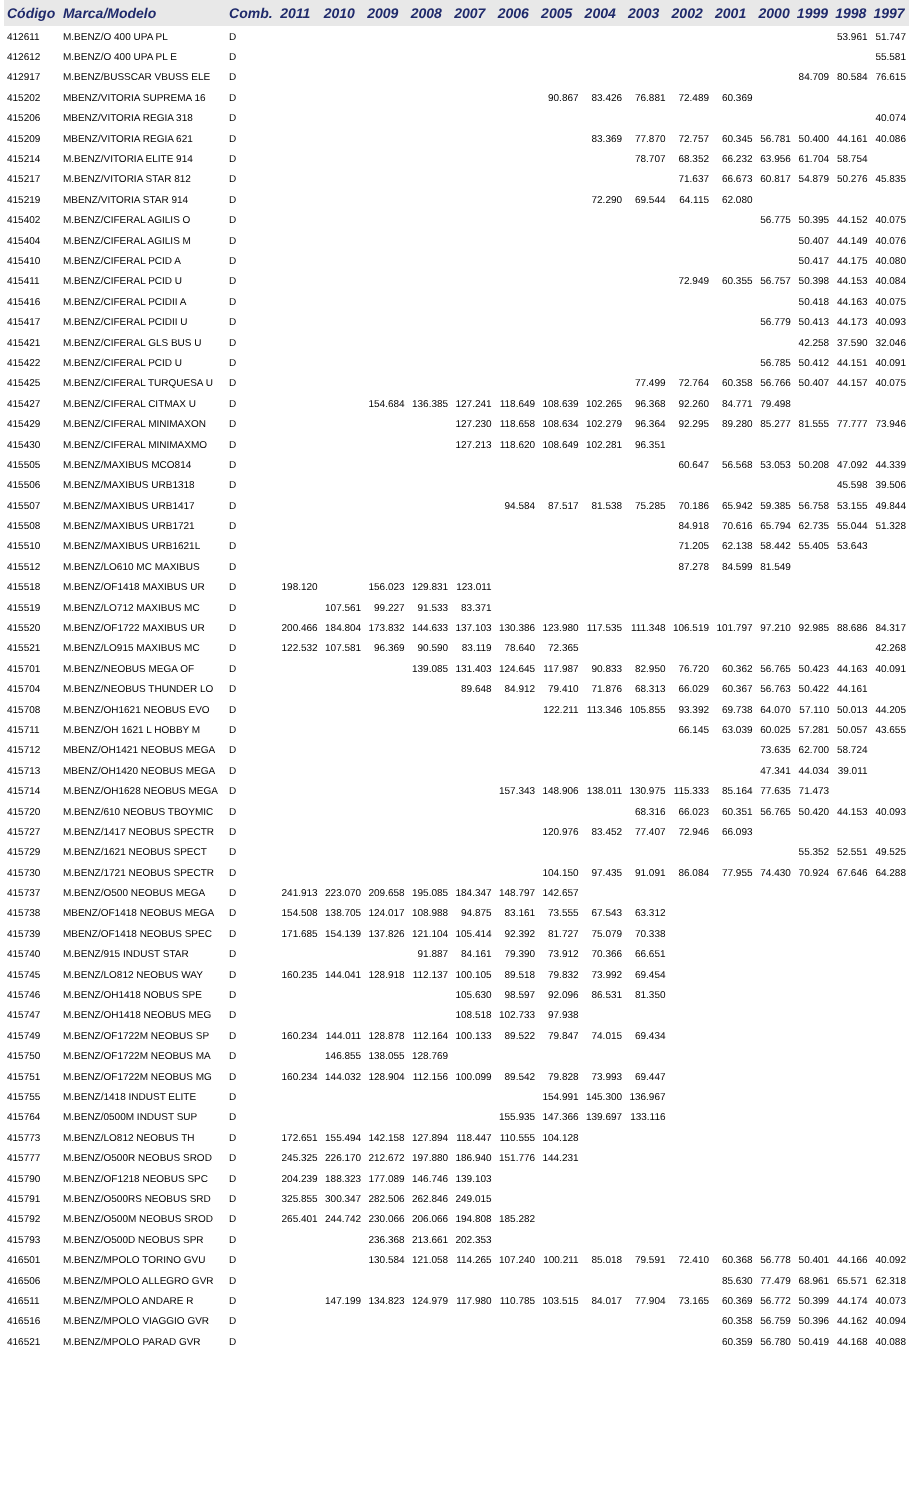| Código | Marca/Modelo | Comb. | 2011 | 2010 | 2009 | 2008 | 2007 | 2006 | 2005 | 2004 | 2003 | 2002 | 2001 | 2000 | 1999 | 1998 | 1997 |
| --- | --- | --- | --- | --- | --- | --- | --- | --- | --- | --- | --- | --- | --- | --- | --- | --- | --- |
| 412611 | M.BENZ/O 400 UPA PL | D | | | | | | | | | | | | | | 53.961 | 51.747 |
| 412612 | M.BENZ/O 400 UPA PL E | D | | | | | | | | | | | | | | | 55.581 |
| 412917 | M.BENZ/BUSSCAR VBUSS ELE | D | | | | | | | | | | | | | 84.709 | 80.584 | 76.615 |
| 415202 | MBENZ/VITORIA SUPREMA 16 | D | | | | | | | 90.867 | 83.426 | 76.881 | 72.489 | 60.369 | | | | |
| 415206 | MBENZ/VITORIA REGIA 318 | D | | | | | | | | | | | | | | | 40.074 |
| 415209 | MBENZ/VITORIA REGIA 621 | D | | | | | | | | 83.369 | 77.870 | 72.757 | 60.345 | 56.781 | 50.400 | 44.161 | 40.086 |
| 415214 | M.BENZ/VITORIA ELITE 914 | D | | | | | | | | | 78.707 | 68.352 | 66.232 | 63.956 | 61.704 | 58.754 | |
| 415217 | M.BENZ/VITORIA STAR 812 | D | | | | | | | | | | 71.637 | 66.673 | 60.817 | 54.879 | 50.276 | 45.835 |
| 415219 | MBENZ/VITORIA STAR 914 | D | | | | | | | | 72.290 | 69.544 | 64.115 | 62.080 | | | | |
| 415402 | M.BENZ/CIFERAL AGILIS O | D | | | | | | | | | | | | 56.775 | 50.395 | 44.152 | 40.075 |
| 415404 | M.BENZ/CIFERAL AGILIS M | D | | | | | | | | | | | | | 50.407 | 44.149 | 40.076 |
| 415410 | M.BENZ/CIFERAL PCID A | D | | | | | | | | | | | | | 50.417 | 44.175 | 40.080 |
| 415411 | M.BENZ/CIFERAL PCID U | D | | | | | | | | | | 72.949 | 60.355 | 56.757 | 50.398 | 44.153 | 40.084 |
| 415416 | M.BENZ/CIFERAL PCIDII A | D | | | | | | | | | | | | | 50.418 | 44.163 | 40.075 |
| 415417 | M.BENZ/CIFERAL PCIDII U | D | | | | | | | | | | | | 56.779 | 50.413 | 44.173 | 40.093 |
| 415421 | M.BENZ/CIFERAL GLS BUS U | D | | | | | | | | | | | | | 42.258 | 37.590 | 32.046 |
| 415422 | M.BENZ/CIFERAL PCID U | D | | | | | | | | | | | | 56.785 | 50.412 | 44.151 | 40.091 |
| 415425 | M.BENZ/CIFERAL TURQUESA U | D | | | | | | | | | 77.499 | 72.764 | 60.358 | 56.766 | 50.407 | 44.157 | 40.075 |
| 415427 | M.BENZ/CIFERAL CITMAX U | D | | | 154.684 | 136.385 | 127.241 | 118.649 | 108.639 | 102.265 | 96.368 | 92.260 | 84.771 | 79.498 | | | |
| 415429 | M.BENZ/CIFERAL MINIMAXON | D | | | | | 127.230 | 118.658 | 108.634 | 102.279 | 96.364 | 92.295 | 89.280 | 85.277 | 81.555 | 77.777 | 73.946 |
| 415430 | M.BENZ/CIFERAL MINIMAXMO | D | | | | | 127.213 | 118.620 | 108.649 | 102.281 | 96.351 | | | | | | |
| 415505 | M.BENZ/MAXIBUS MCO814 | D | | | | | | | | | | 60.647 | 56.568 | 53.053 | 50.208 | 47.092 | 44.339 |
| 415506 | M.BENZ/MAXIBUS URB1318 | D | | | | | | | | | | | | | | 45.598 | 39.506 |
| 415507 | M.BENZ/MAXIBUS URB1417 | D | | | | | | 94.584 | 87.517 | 81.538 | 75.285 | 70.186 | 65.942 | 59.385 | 56.758 | 53.155 | 49.844 |
| 415508 | M.BENZ/MAXIBUS URB1721 | D | | | | | | | | | | 84.918 | 70.616 | 65.794 | 62.735 | 55.044 | 51.328 |
| 415510 | M.BENZ/MAXIBUS URB1621L | D | | | | | | | | | | 71.205 | 62.138 | 58.442 | 55.405 | 53.643 | |
| 415512 | M.BENZ/LO610 MC MAXIBUS | D | | | | | | | | | | 87.278 | 84.599 | 81.549 | | | |
| 415518 | M.BENZ/OF1418 MAXIBUS UR | D | 198.120 | | 156.023 | 129.831 | 123.011 | | | | | | | | | | |
| 415519 | M.BENZ/LO712 MAXIBUS MC | D | | 107.561 | 99.227 | 91.533 | 83.371 | | | | | | | | | | |
| 415520 | M.BENZ/OF1722 MAXIBUS UR | D | 200.466 | 184.804 | 173.832 | 144.633 | 137.103 | 130.386 | 123.980 | 117.535 | 111.348 | 106.519 | 101.797 | 97.210 | 92.985 | 88.686 | 84.317 |
| 415521 | M.BENZ/LO915 MAXIBUS MC | D | 122.532 | 107.581 | 96.369 | 90.590 | 83.119 | 78.640 | 72.365 | | | | | | | | 42.268 |
| 415701 | M.BENZ/NEOBUS MEGA OF | D | | | | 139.085 | 131.403 | 124.645 | 117.987 | 90.833 | 82.950 | 76.720 | 60.362 | 56.765 | 50.423 | 44.163 | 40.091 |
| 415704 | M.BENZ/NEOBUS THUNDER LO | D | | | | | 89.648 | 84.912 | 79.410 | 71.876 | 68.313 | 66.029 | 60.367 | 56.763 | 50.422 | 44.161 | |
| 415708 | M.BENZ/OH1621 NEOBUS EVO | D | | | | | | | 122.211 | 113.346 | 105.855 | 93.392 | 69.738 | 64.070 | 57.110 | 50.013 | 44.205 |
| 415711 | M.BENZ/OH 1621 L HOBBY M | D | | | | | | | | | | 66.145 | 63.039 | 60.025 | 57.281 | 50.057 | 43.655 |
| 415712 | MBENZ/OH1421 NEOBUS MEGA | D | | | | | | | | | | | | 73.635 | 62.700 | 58.724 | |
| 415713 | MBENZ/OH1420 NEOBUS MEGA | D | | | | | | | | | | | | 47.341 | 44.034 | 39.011 | |
| 415714 | M.BENZ/OH1628 NEOBUS MEGA | D | | | | | | 157.343 | 148.906 | 138.011 | 130.975 | 115.333 | 85.164 | 77.635 | 71.473 | | |
| 415720 | M.BENZ/610 NEOBUS TBOYMIC | D | | | | | | | | | 68.316 | 66.023 | 60.351 | 56.765 | 50.420 | 44.153 | 40.093 |
| 415727 | M.BENZ/1417 NEOBUS SPECTR | D | | | | | | | 120.976 | 83.452 | 77.407 | 72.946 | 66.093 | | | | |
| 415729 | M.BENZ/1621 NEOBUS SPECT | D | | | | | | | | | | | | | 55.352 | 52.551 | 49.525 |
| 415730 | M.BENZ/1721 NEOBUS SPECTR | D | | | | | | | 104.150 | 97.435 | 91.091 | 86.084 | 77.955 | 74.430 | 70.924 | 67.646 | 64.288 |
| 415737 | M.BENZ/O500 NEOBUS MEGA | D | 241.913 | 223.070 | 209.658 | 195.085 | 184.347 | 148.797 | 142.657 | | | | | | | | |
| 415738 | MBENZ/OF1418 NEOBUS MEGA | D | 154.508 | 138.705 | 124.017 | 108.988 | 94.875 | 83.161 | 73.555 | 67.543 | 63.312 | | | | | | |
| 415739 | MBENZ/OF1418 NEOBUS SPEC | D | 171.685 | 154.139 | 137.826 | 121.104 | 105.414 | 92.392 | 81.727 | 75.079 | 70.338 | | | | | | |
| 415740 | M.BENZ/915 INDUST STAR | D | | | | 91.887 | 84.161 | 79.390 | 73.912 | 70.366 | 66.651 | | | | | | |
| 415745 | M.BENZ/LO812 NEOBUS WAY | D | 160.235 | 144.041 | 128.918 | 112.137 | 100.105 | 89.518 | 79.832 | 73.992 | 69.454 | | | | | | |
| 415746 | M.BENZ/OH1418 NOBUS SPE | D | | | | | 105.630 | 98.597 | 92.096 | 86.531 | 81.350 | | | | | | |
| 415747 | M.BENZ/OH1418 NEOBUS MEG | D | | | | | 108.518 | 102.733 | 97.938 | | | | | | | | |
| 415749 | M.BENZ/OF1722M NEOBUS SP | D | 160.234 | 144.011 | 128.878 | 112.164 | 100.133 | 89.522 | 79.847 | 74.015 | 69.434 | | | | | | |
| 415750 | M.BENZ/OF1722M NEOBUS MA | D | | 146.855 | 138.055 | 128.769 | | | | | | | | | | | |
| 415751 | M.BENZ/OF1722M NEOBUS MG | D | 160.234 | 144.032 | 128.904 | 112.156 | 100.099 | 89.542 | 79.828 | 73.993 | 69.447 | | | | | | |
| 415755 | M.BENZ/1418 INDUST ELITE | D | | | | | | | 154.991 | 145.300 | 136.967 | | | | | | |
| 415764 | M.BENZ/0500M INDUST SUP | D | | | | | | 155.935 | 147.366 | 139.697 | 133.116 | | | | | | |
| 415773 | M.BENZ/LO812 NEOBUS TH | D | 172.651 | 155.494 | 142.158 | 127.894 | 118.447 | 110.555 | 104.128 | | | | | | | | |
| 415777 | M.BENZ/O500R NEOBUS SROD | D | 245.325 | 226.170 | 212.672 | 197.880 | 186.940 | 151.776 | 144.231 | | | | | | | | |
| 415790 | M.BENZ/OF1218 NEOBUS SPC | D | 204.239 | 188.323 | 177.089 | 146.746 | 139.103 | | | | | | | | | | |
| 415791 | M.BENZ/O500RS NEOBUS SRD | D | 325.855 | 300.347 | 282.506 | 262.846 | 249.015 | | | | | | | | | | |
| 415792 | M.BENZ/O500M NEOBUS SROD | D | 265.401 | 244.742 | 230.066 | 206.066 | 194.808 | 185.282 | | | | | | | | | |
| 415793 | M.BENZ/O500D NEOBUS SPR | D | | | 236.368 | 213.661 | 202.353 | | | | | | | | | | |
| 416501 | M.BENZ/MPOLO TORINO GVU | D | | | 130.584 | 121.058 | 114.265 | 107.240 | 100.211 | 85.018 | 79.591 | 72.410 | 60.368 | 56.778 | 50.401 | 44.166 | 40.092 |
| 416506 | M.BENZ/MPOLO ALLEGRO GVR | D | | | | | | | | | | | 85.630 | 77.479 | 68.961 | 65.571 | 62.318 |
| 416511 | M.BENZ/MPOLO ANDARE R | D | | 147.199 | 134.823 | 124.979 | 117.980 | 110.785 | 103.515 | 84.017 | 77.904 | 73.165 | 60.369 | 56.772 | 50.399 | 44.174 | 40.073 |
| 416516 | M.BENZ/MPOLO VIAGGIO GVR | D | | | | | | | | | | | 60.358 | 56.759 | 50.396 | 44.162 | 40.094 |
| 416521 | M.BENZ/MPOLO PARAD GVR | D | | | | | | | | | | | 60.359 | 56.780 | 50.419 | 44.168 | 40.088 |